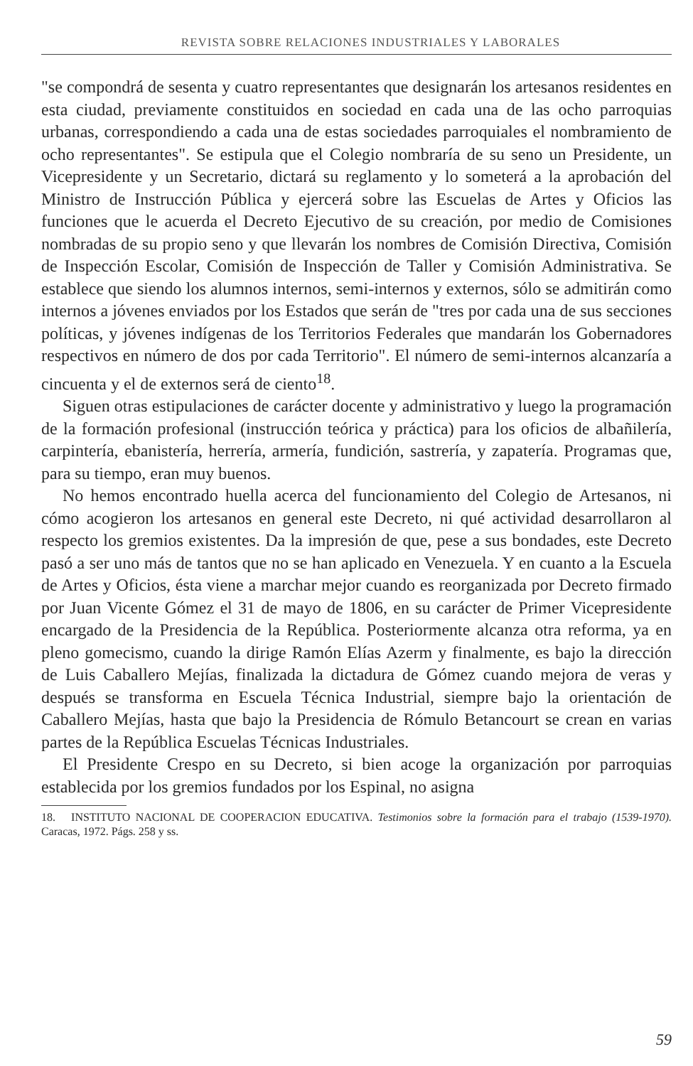REVISTA SOBRE RELACIONES INDUSTRIALES Y LABORALES
"se compondrá de sesenta y cuatro representantes que designarán los artesanos residentes en esta ciudad, previamente constituidos en sociedad en cada una de las ocho parroquias urbanas, correspondiendo a cada una de estas sociedades parroquiales el nombramiento de ocho representantes". Se estipula que el Colegio nombraría de su seno un Presidente, un Vicepresidente y un Secretario, dictará su reglamento y lo someterá a la aprobación del Ministro de Instrucción Pública y ejercerá sobre las Escuelas de Artes y Oficios las funciones que le acuerda el Decreto Ejecutivo de su creación, por medio de Comisiones nombradas de su propio seno y que llevarán los nombres de Comisión Directiva, Comisión de Inspección Escolar, Comisión de Inspección de Taller y Comisión Administrativa. Se establece que siendo los alumnos internos, semi-internos y externos, sólo se admitirán como internos a jóvenes enviados por los Estados que serán de "tres por cada una de sus secciones políticas, y jóvenes indígenas de los Territorios Federales que mandarán los Gobernadores respectivos en número de dos por cada Territorio". El número de semi-internos alcanzaría a cincuenta y el de externos será de ciento<sup>18</sup>.
Siguen otras estipulaciones de carácter docente y administrativo y luego la programación de la formación profesional (instrucción teórica y práctica) para los oficios de albañilería, carpintería, ebanistería, herrería, armería, fundición, sastrería, y zapatería. Programas que, para su tiempo, eran muy buenos.
No hemos encontrado huella acerca del funcionamiento del Colegio de Artesanos, ni cómo acogieron los artesanos en general este Decreto, ni qué actividad desarrollaron al respecto los gremios existentes. Da la impresión de que, pese a sus bondades, este Decreto pasó a ser uno más de tantos que no se han aplicado en Venezuela. Y en cuanto a la Escuela de Artes y Oficios, ésta viene a marchar mejor cuando es reorganizada por Decreto firmado por Juan Vicente Gómez el 31 de mayo de 1806, en su carácter de Primer Vicepresidente encargado de la Presidencia de la República. Posteriormente alcanza otra reforma, ya en pleno gomecismo, cuando la dirige Ramón Elías Azerm y finalmente, es bajo la dirección de Luis Caballero Mejías, finalizada la dictadura de Gómez cuando mejora de veras y después se transforma en Escuela Técnica Industrial, siempre bajo la orientación de Caballero Mejías, hasta que bajo la Presidencia de Rómulo Betancourt se crean en varias partes de la República Escuelas Técnicas Industriales.
El Presidente Crespo en su Decreto, si bien acoge la organización por parroquias establecida por los gremios fundados por los Espinal, no asigna
18. INSTITUTO NACIONAL DE COOPERACION EDUCATIVA. Testimonios sobre la formación para el trabajo (1539-1970). Caracas, 1972. Págs. 258 y ss.
59